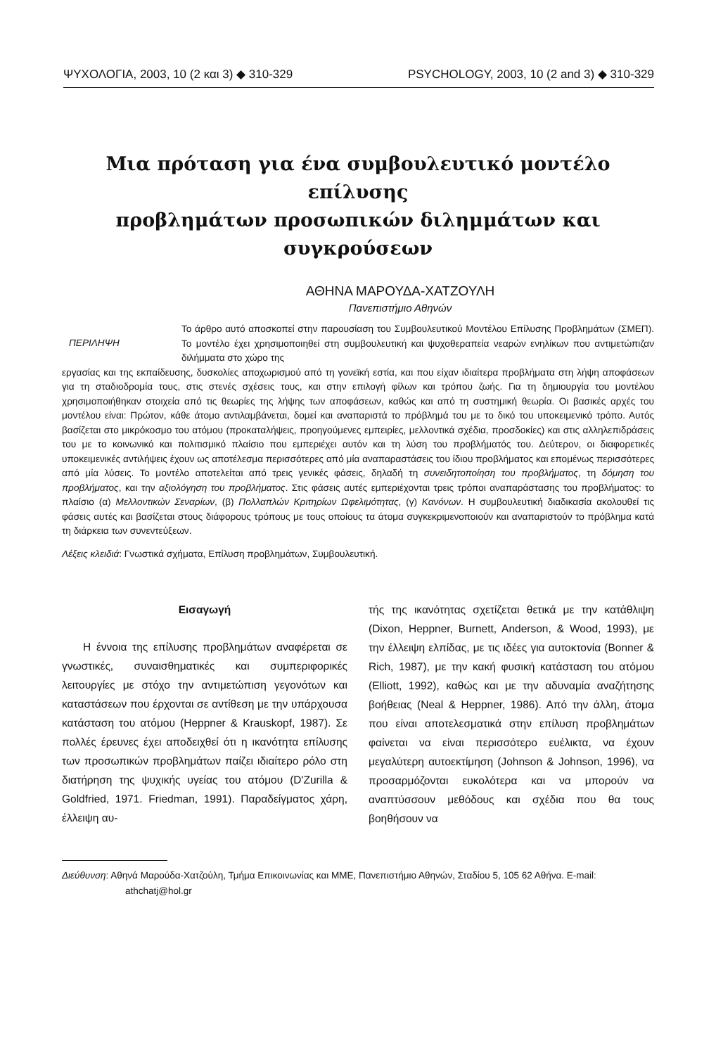ΨΥΧΟΛΟΓΙΑ, 2003, 10 (2 και 3) ◆ 310-329 PSYCHOLOGY, 2003, 10 (2 and 3) ◆ 310-329
Μια πρόταση για ένα συμβουλευτικό μοντέλο επίλυσης
προβλημάτων προσωπικών διλημμάτων και συγκρούσεων
ΑΘΗΝΑ ΜΑΡΟΥΔΑ-ΧΑΤΖΟΥΛΗ
Πανεπιστήμιο Αθηνών
ΠΕΡΙΛΗΨΗ
Το άρθρο αυτό αποσκοπεί στην παρουσίαση του Συμβουλευτικού Μοντέλου Επίλυσης Προβλημάτων (ΣΜΕΠ). Το μοντέλο έχει χρησιμοποιηθεί στη συμβουλευτική και ψυχοθεραπεία νεαρών ενηλίκων που αντιμετώπιζαν διλήμματα στο χώρο της
εργασίας και της εκπαίδευσης, δυσκολίες αποχωρισμού από τη γονεϊκή εστία, και που είχαν ιδιαίτερα προβλήματα στη λήψη αποφάσεων για τη σταδιοδρομία τους, στις στενές σχέσεις τους, και στην επιλογή φίλων και τρόπου ζωής. Για τη δημιουργία του μοντέλου χρησιμοποιήθηκαν στοιχεία από τις θεωρίες της λήψης των αποφάσεων, καθώς και από τη συστημική θεωρία. Οι βασικές αρχές του μοντέλου είναι: Πρώτον, κάθε άτομο αντιλαμβάνεται, δομεί και αναπαριστά το πρόβλημά του με το δικό του υποκειμενικό τρόπο. Αυτός βασίζεται στο μικρόκοσμο του ατόμου (προκαταλήψεις, προηγούμενες εμπειρίες, μελλοντικά σχέδια, προσδοκίες) και στις αλληλεπιδράσεις του με το κοινωνικό και πολιτισμικό πλαίσιο που εμπεριέχει αυτόν και τη λύση του προβλήματός του. Δεύτερον, οι διαφορετικές υποκειμενικές αντιλήψεις έχουν ως αποτέλεσμα περισσότερες από μία αναπαραστάσεις του ίδιου προβλήματος και επομένως περισσότερες από μία λύσεις. Το μοντέλο αποτελείται από τρεις γενικές φάσεις, δηλαδή τη συνειδητοποίηση του προβλήματος, τη δόμηση του προβλήματος, και την αξιολόγηση του προβλήματος. Στις φάσεις αυτές εμπεριέχονται τρεις τρόποι αναπαράστασης του προβλήματος: το πλαίσιο (α) Μελλοντικών Σεναρίων, (β) Πολλαπλών Κριτηρίων Ωφελιμότητας, (γ) Κανόνων. Η συμβουλευτική διαδικασία ακολουθεί τις φάσεις αυτές και βασίζεται στους διάφορους τρόπους με τους οποίους τα άτομα συγκεκριμενοποιούν και αναπαριστούν το πρόβλημα κατά τη διάρκεια των συνεντεύξεων.
Λέξεις κλειδιά: Γνωστικά σχήματα, Επίλυση προβλημάτων, Συμβουλευτική.
Εισαγωγή
Η έννοια της επίλυσης προβλημάτων αναφέρεται σε γνωστικές, συναισθηματικές και συμπεριφορικές λειτουργίες με στόχο την αντιμετώπιση γεγονότων και καταστάσεων που έρχονται σε αντίθεση με την υπάρχουσα κατάσταση του ατόμου (Heppner & Krauskopf, 1987). Σε πολλές έρευνες έχει αποδειχθεί ότι η ικανότητα επίλυσης των προσωπικών προβλημάτων παίζει ιδιαίτερο ρόλο στη διατήρηση της ψυχικής υγείας του ατόμου (D'Zurilla & Goldfried, 1971. Friedman, 1991). Παραδείγματος χάρη, έλλειψη αυ-
τής της ικανότητας σχετίζεται θετικά με την κατάθλιψη (Dixon, Heppner, Burnett, Anderson, & Wood, 1993), με την έλλειψη ελπίδας, με τις ιδέες για αυτοκτονία (Bonner & Rich, 1987), με την κακή φυσική κατάσταση του ατόμου (Elliott, 1992), καθώς και με την αδυναμία αναζήτησης βοήθειας (Neal & Heppner, 1986). Από την άλλη, άτομα που είναι αποτελεσματικά στην επίλυση προβλημάτων φαίνεται να είναι περισσότερο ευέλικτα, να έχουν μεγαλύτερη αυτοεκτίμηση (Johnson & Johnson, 1996), να προσαρμόζονται ευκολότερα και να μπορούν να αναπτύσσουν μεθόδους και σχέδια που θα τους βοηθήσουν να
Διεύθυνση: Αθηνά Μαρούδα-Χατζούλη, Τμήμα Επικοινωνίας και ΜΜΕ, Πανεπιστήμιο Αθηνών, Σταδίου 5, 105 62 Αθήνα. E-mail: athchatj@hol.gr